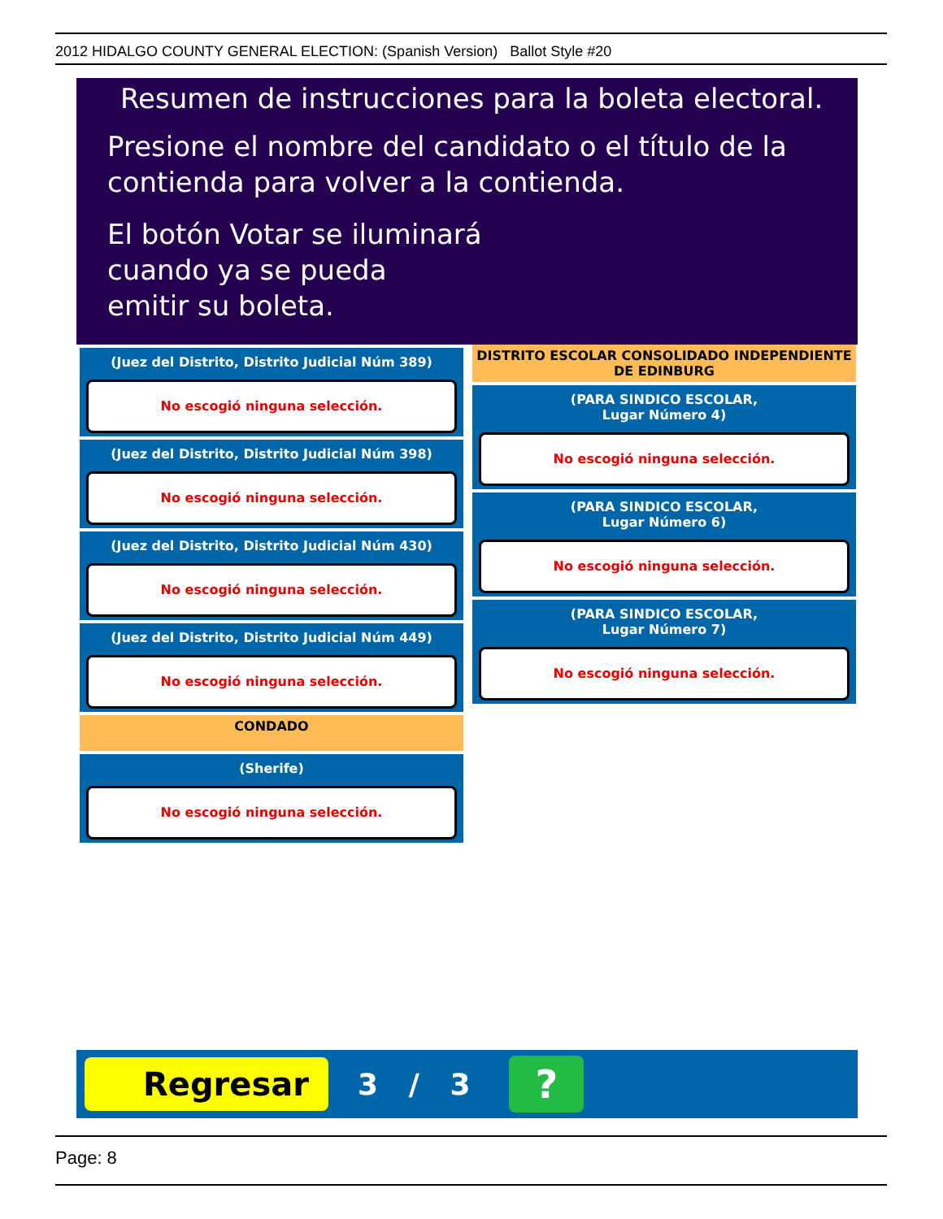2012 HIDALGO COUNTY GENERAL ELECTION: (Spanish Version) Ballot Style #20
Resumen de instrucciones para la boleta electoral.
Presione el nombre del candidato o el título de la contienda para volver a la contienda.
El botón Votar se iluminará
cuando ya se pueda
emitir su boleta.
(Juez del Distrito, Distrito Judicial Núm 389)
No escogió ninguna selección.
(Juez del Distrito, Distrito Judicial Núm 398)
No escogió ninguna selección.
(Juez del Distrito, Distrito Judicial Núm 430)
No escogió ninguna selección.
(Juez del Distrito, Distrito Judicial Núm 449)
No escogió ninguna selección.
CONDADO
(Sherife)
No escogió ninguna selección.
DISTRITO ESCOLAR CONSOLIDADO INDEPENDIENTE DE EDINBURG
(PARA SINDICO ESCOLAR,
Lugar Número 4)
No escogió ninguna selección.
(PARA SINDICO ESCOLAR,
Lugar Número 6)
No escogió ninguna selección.
(PARA SINDICO ESCOLAR,
Lugar Número 7)
No escogió ninguna selección.
Regresar
3 / 3
?
Page: 8